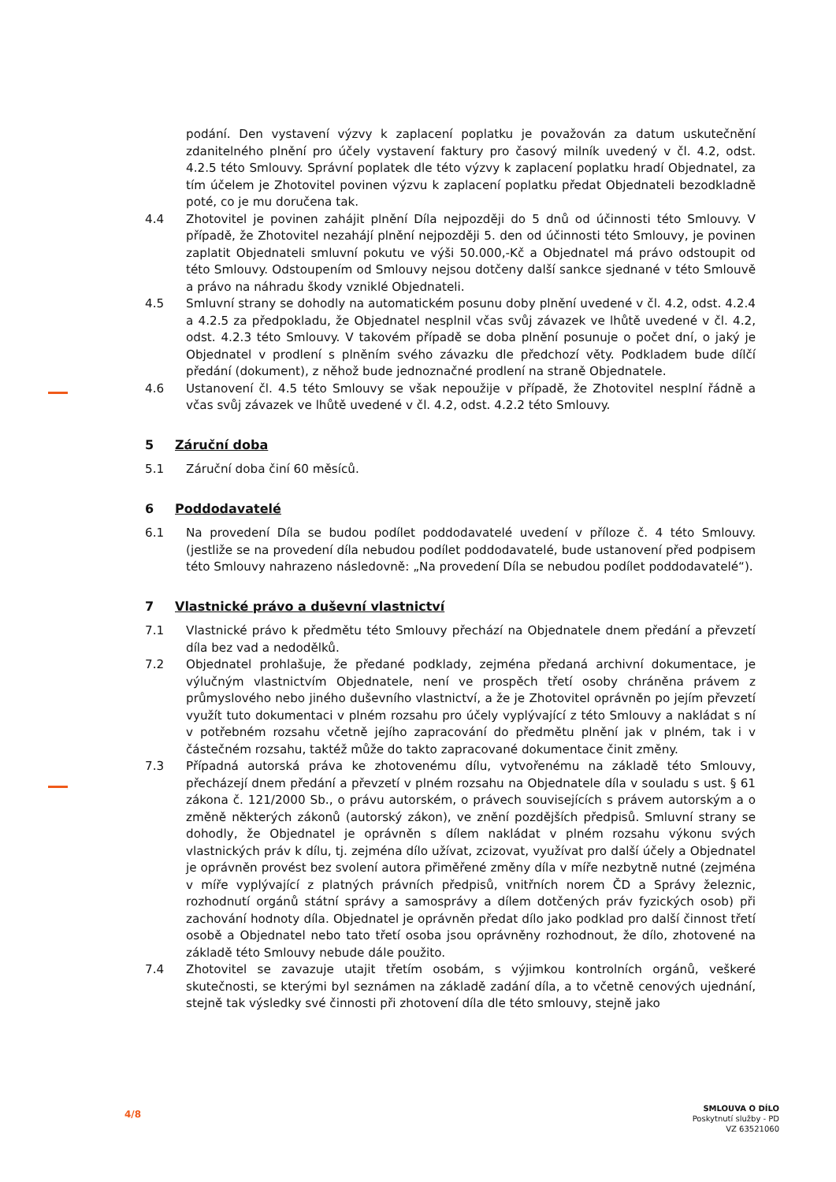podání. Den vystavení výzvy k zaplacení poplatku je považován za datum uskutečnění zdanitelného plnění pro účely vystavení faktury pro časový milník uvedený v čl. 4.2, odst. 4.2.5 této Smlouvy. Správní poplatek dle této výzvy k zaplacení poplatku hradí Objednatel, za tím účelem je Zhotovitel povinen výzvu k zaplacení poplatku předat Objednateli bezodkladně poté, co je mu doručena tak.
4.4 Zhotovitel je povinen zahájit plnění Díla nejpozději do 5 dnů od účinnosti této Smlouvy. V případě, že Zhotovitel nezahájí plnění nejpozději 5. den od účinnosti této Smlouvy, je povinen zaplatit Objednateli smluvní pokutu ve výši 50.000,-Kč a Objednatel má právo odstoupit od této Smlouvy. Odstoupením od Smlouvy nejsou dotčeny další sankce sjednané v této Smlouvě a právo na náhradu škody vzniklé Objednateli.
4.5 Smluvní strany se dohodly na automatickém posunu doby plnění uvedené v čl. 4.2, odst. 4.2.4 a 4.2.5 za předpokladu, že Objednatel nesplnil včas svůj závazek ve lhůtě uvedené v čl. 4.2, odst. 4.2.3 této Smlouvy. V takovém případě se doba plnění posunuje o počet dní, o jaký je Objednatel v prodlení s plněním svého závazku dle předchozí věty. Podkladem bude dílčí předání (dokument), z něhož bude jednoznačné prodlení na straně Objednatele.
4.6 Ustanovení čl. 4.5 této Smlouvy se však nepoužije v případě, že Zhotovitel nesplní řádně a včas svůj závazek ve lhůtě uvedené v čl. 4.2, odst. 4.2.2 této Smlouvy.
5 Záruční doba
5.1 Záruční doba činí 60 měsíců.
6 Poddodavatelé
6.1 Na provedení Díla se budou podílet poddodavatelé uvedení v příloze č. 4 této Smlouvy. (jestliže se na provedení díla nebudou podílet poddodavatelé, bude ustanovení před podpisem této Smlouvy nahrazeno následovně: „Na provedení Díla se nebudou podílet poddodavatelé“).
7 Vlastnické právo a duševní vlastnictví
7.1 Vlastnické právo k předmětu této Smlouvy přechází na Objednatele dnem předání a převzetí díla bez vad a nedodělků.
7.2 Objednatel prohlašuje, že předané podklady, zejména předaná archivní dokumentace, je výlučným vlastnictvím Objednatele, není ve prospěch třetí osoby chráněna právem z průmyslového nebo jiného duševního vlastnictví, a že je Zhotovitel oprávněn po jejím převzetí využít tuto dokumentaci v plném rozsahu pro účely vyplývající z této Smlouvy a nakládat s ní v potřebném rozsahu včetně jejího zapracování do předmětu plnění jak v plném, tak i v částečném rozsahu, taktéž může do takto zapracované dokumentace činit změny.
7.3 Případná autorská práva ke zhotovenému dílu, vytvořenému na základě této Smlouvy, přecházejí dnem předání a převzetí v plném rozsahu na Objednatele díla v souladu s ust. § 61 zákona č. 121/2000 Sb., o právu autorském, o právech souvisejících s právem autorským a o změně některých zákonů (autorský zákon), ve znění pozdějších předpisů. Smluvní strany se dohodly, že Objednatel je oprávněn s dílem nakládat v plném rozsahu výkonu svých vlastnických práv k dílu, tj. zejména dílo užívat, zcizovat, využívat pro další účely a Objednatel je oprávněn provést bez svolení autora přiměřené změny díla v míře nezbytně nutné (zejména v míře vyplývající z platných právních předpisů, vnitřních norem ČD a Správy železnic, rozhodnutí orgánů státní správy a samosprávy a dílem dotčených práv fyzických osob) při zachování hodnoty díla. Objednatel je oprávněn předat dílo jako podklad pro další činnost třetí osobě a Objednatel nebo tato třetí osoba jsou oprávněny rozhodnout, že dílo, zhotovené na základě této Smlouvy nebude dále použito.
7.4 Zhotovitel se zavazuje utajit třetím osobám, s výjimkou kontrolních orgánů, veškeré skutečnosti, se kterými byl seznámen na základě zadání díla, a to včetně cenových ujednání, stejně tak výsledky své činnosti při zhotovení díla dle této smlouvy, stejně jako
4/8
SMLOUVA O DÍLO
Poskytnutí služby - PD
VZ 63521060